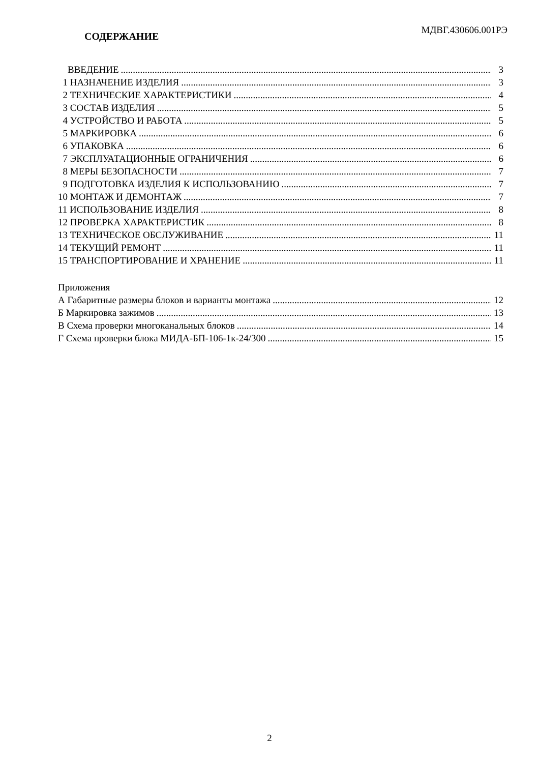МДВГ.430606.001РЭ
СОДЕРЖАНИЕ
ВВЕДЕНИЕ 3
1 НАЗНАЧЕНИЕ ИЗДЕЛИЯ 3
2 ТЕХНИЧЕСКИЕ ХАРАКТЕРИСТИКИ 4
3 СОСТАВ ИЗДЕЛИЯ 5
4 УСТРОЙСТВО И РАБОТА 5
5 МАРКИРОВКА 6
6 УПАКОВКА 6
7 ЭКСПЛУАТАЦИОННЫЕ ОГРАНИЧЕНИЯ 6
8 МЕРЫ БЕЗОПАСНОСТИ 7
9 ПОДГОТОВКА ИЗДЕЛИЯ К ИСПОЛЬЗОВАНИЮ 7
10 МОНТАЖ И ДЕМОНТАЖ 7
11 ИСПОЛЬЗОВАНИЕ ИЗДЕЛИЯ 8
12 ПРОВЕРКА ХАРАКТЕРИСТИК 8
13 ТЕХНИЧЕСКОЕ ОБСЛУЖИВАНИЕ 11
14 ТЕКУЩИЙ РЕМОНТ 11
15 ТРАНСПОРТИРОВАНИЕ И ХРАНЕНИЕ 11
Приложения
А Габаритные размеры блоков и варианты монтажа 12
Б Маркировка зажимов 13
В Схема проверки многоканальных блоков 14
Г Схема проверки блока МИДА-БП-106-1к-24/300 15
2